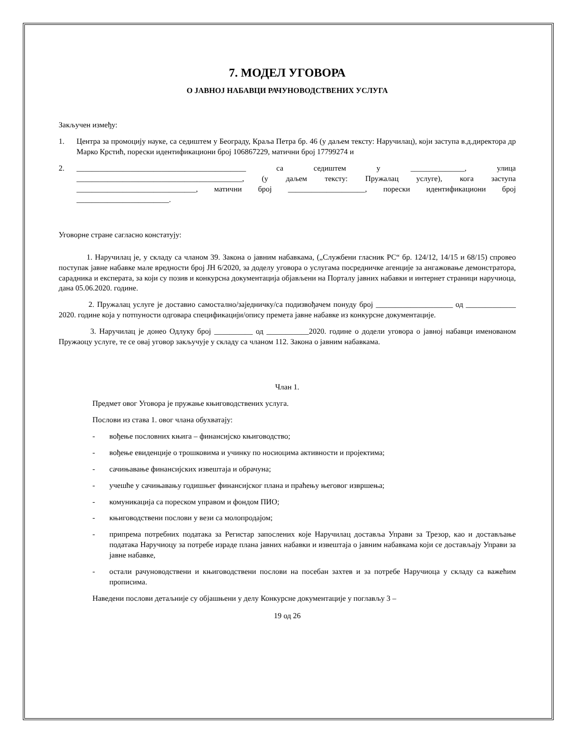7. МОДЕЛ УГОВОРА
О ЈАВНОЈ НАБАВЦИ РАЧУНОВОДСТВЕНИХ УСЛУГА
Закључен између:
1. Центра за промоцију науке, са седиштем у Београду, Краља Петра бр. 46 (у даљем тексту: Наручилац), који заступа в.д.директора др Марко Крстић, порески идентификациони број 106867229, матични број 17799274 и
2. ____________________________________________ са седиштем у ______________, улица ___________________________________________, (у даљем тексту: Пружалац услуге), кога заступа _______________________________, матични број ____________________, порески идентификациони број ________________________.
Уговорне стране сагласно констатују:
1. Наручилац је, у складу са чланом 39. Закона о јавним набавкама, („Службени гласник РС“ бр. 124/12, 14/15 и 68/15) спровео поступак јавне набавке мале вредности број ЈН 6/2020, за доделу уговора о услугама посредничке агенције за ангажовање демонстратора, сарадника и експерата, за који су позив и конкурсна документација објављени на Порталу јавних набавки и интернет страници наручиоца, дана 05.06.2020. године.
2. Пружалац услуге је доставио самостално/заједничку/са подизвођачем понуду број ____________________ од _____________ 2020. године која у потпуности одговара спецификацији/опису премета јавне набавке из конкурсне документације.
3. Наручилац је донео Одлуку број __________ од ___________2020. године о додели уговора о јавној набавци именованом Пружаоцу услуге, те се овај уговор закључује у складу са чланом 112. Закона о јавним набавкама.
Члан 1.
Предмет овог Уговора је пружање књиговодствених услуга.
Послови из става 1. овог члана обухватају:
- вођење пословних књига – финансијско књиговодство;
- вођење евиденције о трошковима и учинку по носиоцима активности и пројектима;
- сачињавање финансијских извештаја и обрачуна;
- учешће у сачињавању годишњег финансијског плана и праћењу његовог извршења;
- комуникација са пореском управом и фондом ПИО;
- књиговодствени послови у вези са молопродајом;
- припрема потребних података за Регистар запослених које Наручилац доставља Управи за Трезор, као и достављање података Наручиоцу за потребе израде плана јавних набавки и извештаја о јавним набавкама који се достављају Управи за јавне набавке,
- остали рачуноводствени и књиговодствени послови на посебан захтев и за потребе Наручиоца у складу са важећим прописима.
Наведени послови детаљније су објашњени у делу Конкурсне документације у поглављу 3 –
19 од 26